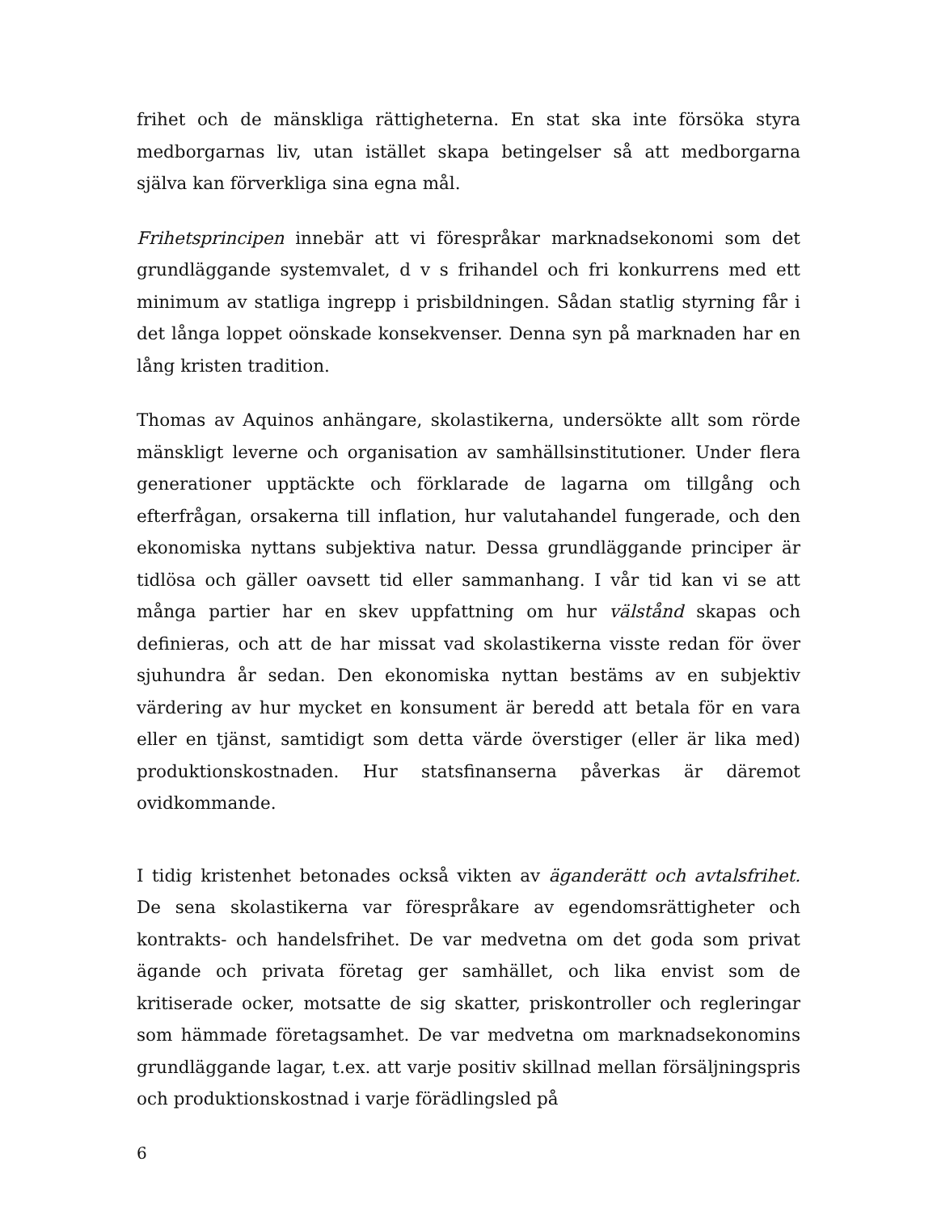frihet och de mänskliga rättigheterna. En stat ska inte försöka styra medborgarnas liv, utan istället skapa betingelser så att medborgarna själva kan förverkliga sina egna mål.
Frihetsprincipen innebär att vi förespråkar marknadsekonomi som det grundläggande systemvalet, d v s frihandel och fri konkurrens med ett minimum av statliga ingrepp i prisbildningen. Sådan statlig styrning får i det långa loppet oönskade konsekvenser. Denna syn på marknaden har en lång kristen tradition.
Thomas av Aquinos anhängare, skolastikerna, undersökte allt som rörde mänskligt leverne och organisation av samhällsinstitutioner. Under flera generationer upptäckte och förklarade de lagarna om tillgång och efterfrågan, orsakerna till inflation, hur valutahandel fungerade, och den ekonomiska nyttans subjektiva natur. Dessa grundläggande principer är tidlösa och gäller oavsett tid eller sammanhang. I vår tid kan vi se att många partier har en skev uppfattning om hur välstånd skapas och definieras, och att de har missat vad skolastikerna visste redan för över sjuhundra år sedan. Den ekonomiska nyttan bestäms av en subjektiv värdering av hur mycket en konsument är beredd att betala för en vara eller en tjänst, samtidigt som detta värde överstiger (eller är lika med) produktionskostnaden. Hur statsfinanserna påverkas är däremot ovidkommande.
I tidig kristenhet betonades också vikten av äganderätt och avtalsfrihet. De sena skolastikerna var förespråkare av egendomsrättigheter och kontrakts- och handelsfrihet. De var medvetna om det goda som privat ägande och privata företag ger samhället, och lika envist som de kritiserade ocker, motsatte de sig skatter, priskontroller och regleringar som hämmade företagsamhet. De var medvetna om marknadsekonomins grundläggande lagar, t.ex. att varje positiv skillnad mellan försäljningspris och produktionskostnad i varje förädlingsled på
6